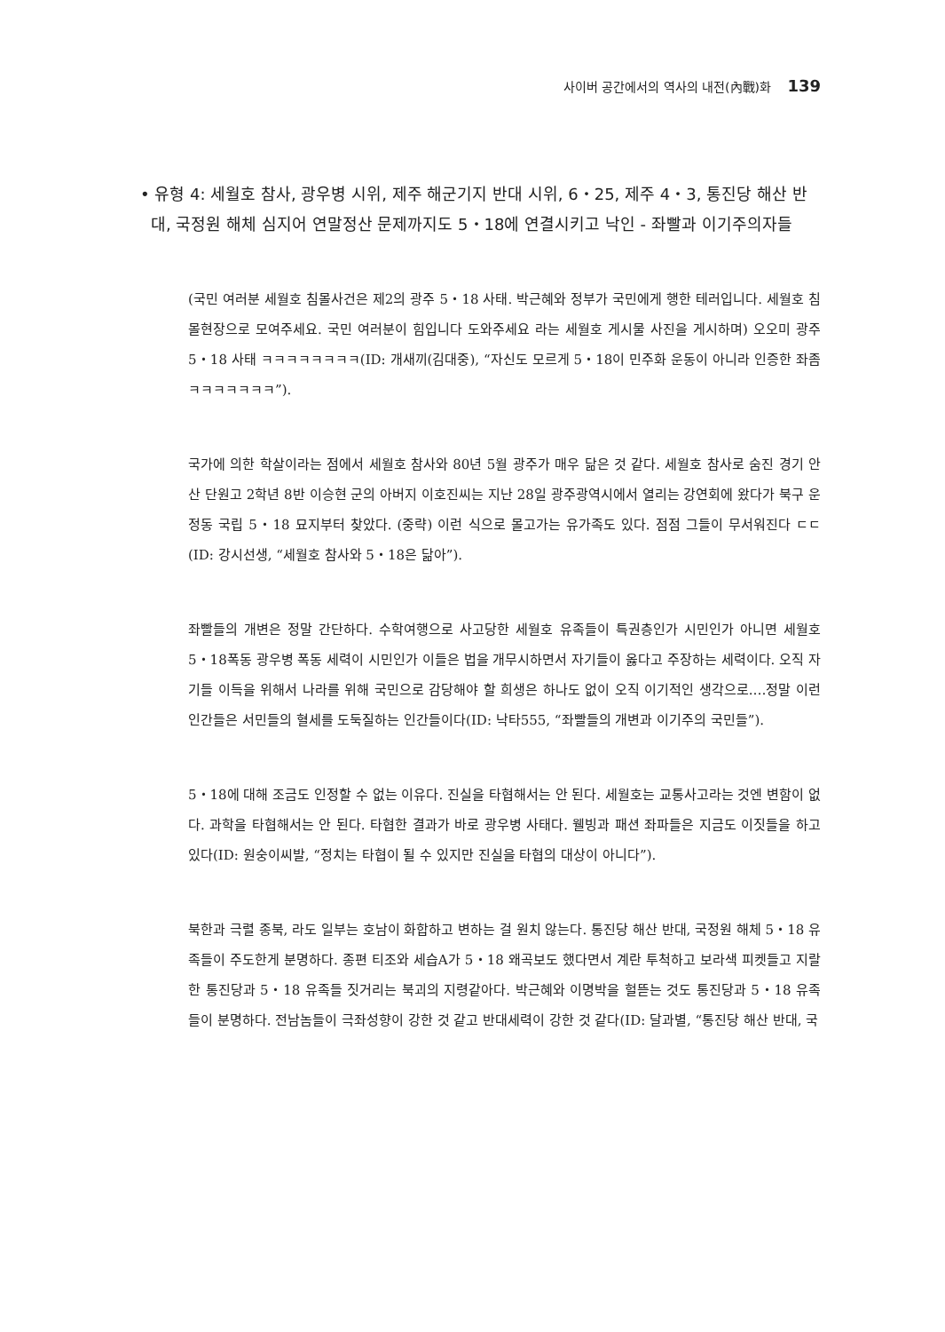사이버 공간에서의 역사의 내전(內戰)화 139
• 유형 4: 세월호 참사, 광우병 시위, 제주 해군기지 반대 시위, 6・25, 제주 4・3, 통진당 해산 반대, 국정원 해체 심지어 연말정산 문제까지도 5・18에 연결시키고 낙인 - 좌빨과 이기주의자들
(국민 여러분 세월호 침몰사건은 제2의 광주 5・18 사태. 박근혜와 정부가 국민에게 행한 테러입니다. 세월호 침몰현장으로 모여주세요. 국민 여러분이 힘입니다 도와주세요 라는 세월호 게시물 사진을 게시하며) 오오미 광주 5・18 사태 ㅋㅋㅋㅋㅋㅋㅋㅋ(ID: 개새끼(김대중), “자신도 모르게 5・18이 민주화 운동이 아니라 인증한 좌좀 ㅋㅋㅋㅋㅋㅋㅋ”).
국가에 의한 학살이라는 점에서 세월호 참사와 80년 5월 광주가 매우 닮은 것 같다. 세월호 참사로 숨진 경기 안산 단원고 2학년 8반 이승현 군의 아버지 이호진씨는 지난 28일 광주광역시에서 열리는 강연회에 왔다가 북구 운정동 국립 5・18 묘지부터 찾았다. (중략) 이런 식으로 몰고가는 유가족도 있다. 점점 그들이 무서워진다 ㄷㄷ(ID: 강시선생, “세월호 참사와 5・18은 닮아”).
좌빨들의 개변은 정말 간단하다. 수학여행으로 사고당한 세월호 유족들이 특권층인가 시민인가 아니면 세월호 5・18폭동 광우병 폭동 세력이 시민인가 이들은 법을 개무시하면서 자기들이 옳다고 주장하는 세력이다. 오직 자기들 이득을 위해서 나라를 위해 국민으로 감당해야 할 희생은 하나도 없이 오직 이기적인 생각으로.…정말 이런 인간들은 서민들의 혈세를 도둑질하는 인간들이다(ID: 낙타555, “좌빨들의 개변과 이기주의 국민들”).
5・18에 대해 조금도 인정할 수 없는 이유다. 진실을 타협해서는 안 된다. 세월호는 교통사고라는 것엔 변함이 없다. 과학을 타협해서는 안 된다. 타협한 결과가 바로 광우병 사태다. 웰빙과 패션 좌파들은 지금도 이짓들을 하고 있다(ID: 원숭이씨발, “정치는 타협이 될 수 있지만 진실을 타협의 대상이 아니다”).
북한과 극렬 종북, 라도 일부는 호남이 화합하고 변하는 걸 원치 않는다. 통진당 해산 반대, 국정원 해체 5・18 유족들이 주도한게 분명하다. 종편 티조와 세습A가 5・18 왜곡보도 했다면서 계란 투척하고 보라색 피켓들고 지랄한 통진당과 5・18 유족들 짓거리는 북괴의 지령같아다. 박근혜와 이명박을 헐뜯는 것도 통진당과 5・18 유족들이 분명하다. 전남놈들이 극좌성향이 강한 것 같고 반대세력이 강한 것 같다(ID: 달과별, “통진당 해산 반대, 국